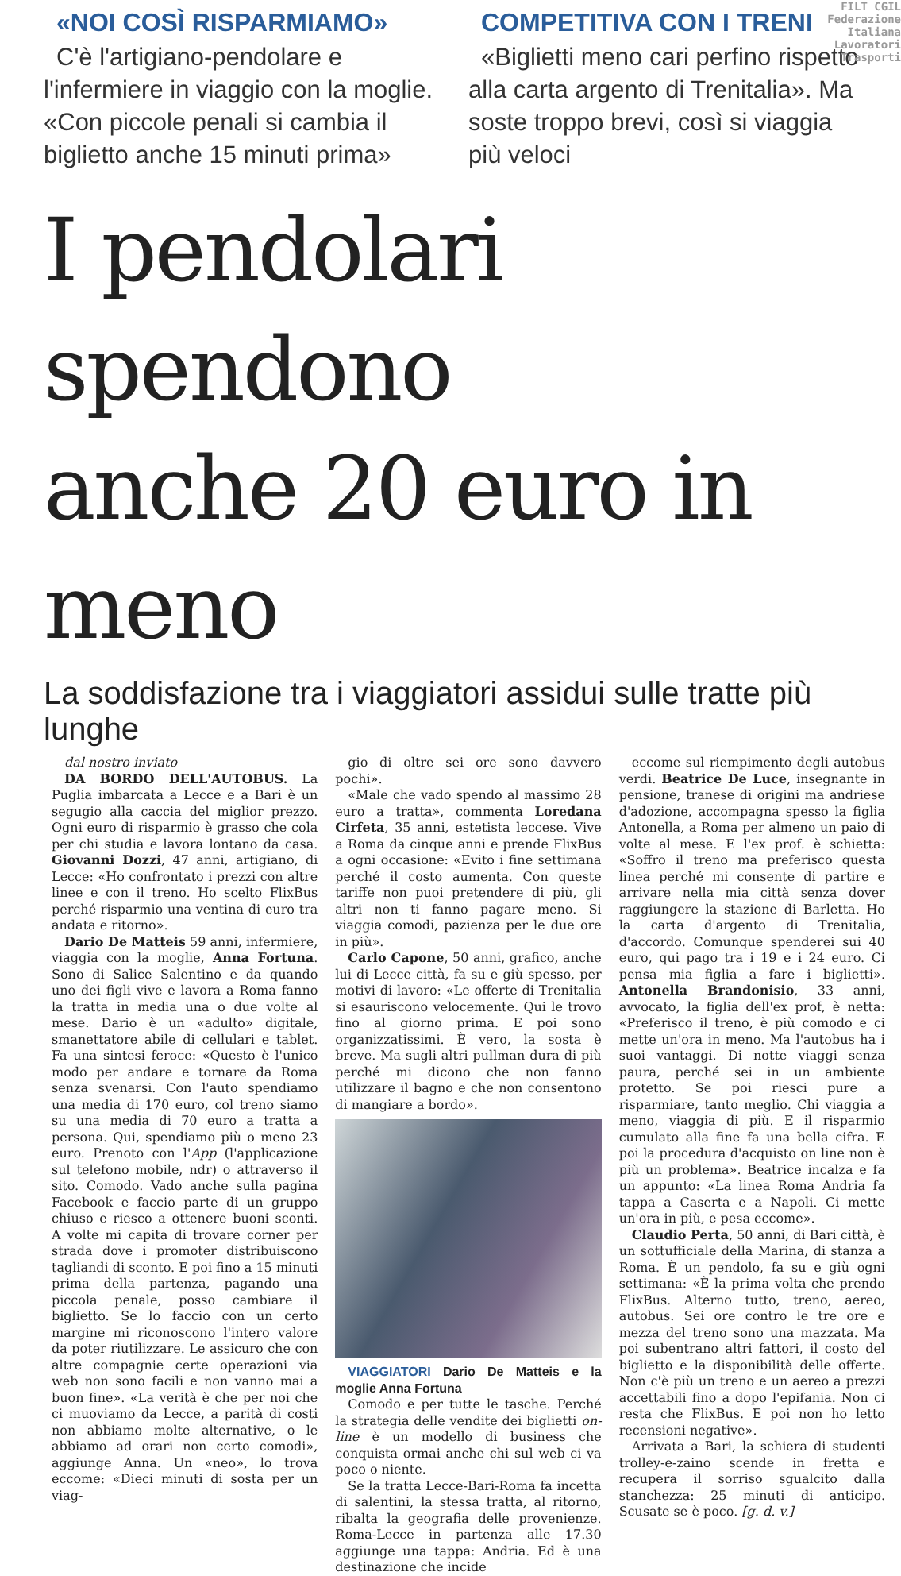FILT CGIL
Federazione
Italiana
Lavoratori
Trasporti
«NOI COSÌ RISPARMIAMO»
C'è l'artigiano-pendolare e l'infermiere in viaggio con la moglie. «Con piccole penali si cambia il biglietto anche 15 minuti prima»
COMPETITIVA CON I TRENI
«Biglietti meno cari perfino rispetto alla carta argento di Trenitalia». Ma soste troppo brevi, così si viaggia più veloci
I pendolari spendono
anche 20 euro in meno
La soddisfazione tra i viaggiatori assidui sulle tratte più lunghe
dal nostro inviato
DA BORDO DELL'AUTOBUS. La Puglia imbarcata a Lecce e a Bari è un segugio alla caccia del miglior prezzo. Ogni euro di risparmio è grasso che cola per chi studia e lavora lontano da casa. Giovanni Dozzi, 47 anni, artigiano, di Lecce: «Ho confrontato i prezzi con altre linee e con il treno. Ho scelto FlixBus perché risparmio una ventina di euro tra andata e ritorno».
Dario De Matteis 59 anni, infermiere, viaggia con la moglie, Anna Fortuna. Sono di Salice Salentino e da quando uno dei figli vive e lavora a Roma fanno la tratta in media una o due volte al mese. Dario è un «adulto» digitale, smanettatore abile di cellulari e tablet. Fa una sintesi feroce: «Questo è l'unico modo per andare e tornare da Roma senza svenarsi. Con l'auto spendiamo una media di 170 euro, col treno siamo su una media di 70 euro a tratta a persona. Qui, spendiamo più o meno 23 euro. Prenoto con l'App (l'applicazione sul telefono mobile, ndr) o attraverso il sito. Comodo. Vado anche sulla pagina Facebook e faccio parte di un gruppo chiuso e riesco a ottenere buoni sconti. A volte mi capita di trovare corner per strada dove i promoter distribuiscono tagliandi di sconto. E poi fino a 15 minuti prima della partenza, pagando una piccola penale, posso cambiare il biglietto. Se lo faccio con un certo margine mi riconoscono l'intero valore da poter riutilizzare. Le assicuro che con altre compagnie certe operazioni via web non sono facili e non vanno mai a buon fine». «La verità è che per noi che ci muoviamo da Lecce, a parità di costi non abbiamo molte alternative, o le abbiamo ad orari non certo comodi», aggiunge Anna. Un «neo», lo trova eccome: «Dieci minuti di sosta per un viag-
gio di oltre sei ore sono davvero pochi».
«Male che vado spendo al massimo 28 euro a tratta», commenta Loredana Cirfeta, 35 anni, estetista leccese. Vive a Roma da cinque anni e prende FlixBus a ogni occasione: «Evito i fine settimana perché il costo aumenta. Con queste tariffe non puoi pretendere di più, gli altri non ti fanno pagare meno. Si viaggia comodi, pazienza per le due ore in più».
Carlo Capone, 50 anni, grafico, anche lui di Lecce città, fa su e giù spesso, per motivi di lavoro: «Le offerte di Trenitalia si esauriscono velocemente. Qui le trovo fino al giorno prima. E poi sono organizzatissimi. È vero, la sosta è breve. Ma sugli altri pullman dura di più perché mi dicono che non fanno utilizzare il bagno e che non consentono di mangiare a bordo».
VIAGGIATORI Dario De Matteis e la moglie Anna Fortuna
Comodo e per tutte le tasche. Perché la strategia delle vendite dei biglietti on-line è un modello di business che conquista ormai anche chi sul web ci va poco o niente.
Se la tratta Lecce-Bari-Roma fa incetta di salentini, la stessa tratta, al ritorno, ribalta la geografia delle provenienze. Roma-Lecce in partenza alle 17.30 aggiunge una tappa: Andria. Ed è una destinazione che incide
eccome sul riempimento degli autobus verdi. Beatrice De Luce, insegnante in pensione, tranese di origini ma andriese d'adozione, accompagna spesso la figlia Antonella, a Roma per almeno un paio di volte al mese. E l'ex prof. è schietta: «Soffro il treno ma preferisco questa linea perché mi consente di partire e arrivare nella mia città senza dover raggiungere la stazione di Barletta. Ho la carta d'argento di Trenitalia, d'accordo. Comunque spenderei sui 40 euro, qui pago tra i 19 e i 24 euro. Ci pensa mia figlia a fare i biglietti». Antonella Brandonisio, 33 anni, avvocato, la figlia dell'ex prof, è netta: «Preferisco il treno, è più comodo e ci mette un'ora in meno. Ma l'autobus ha i suoi vantaggi. Di notte viaggi senza paura, perché sei in un ambiente protetto. Se poi riesci pure a risparmiare, tanto meglio. Chi viaggia a meno, viaggia di più. E il risparmio cumulato alla fine fa una bella cifra. E poi la procedura d'acquisto on line non è più un problema». Beatrice incalza e fa un appunto: «La linea Roma Andria fa tappa a Caserta e a Napoli. Ci mette un'ora in più, e pesa eccome».
Claudio Perta, 50 anni, di Bari città, è un sottufficiale della Marina, di stanza a Roma. È un pendolo, fa su e giù ogni settimana: «È la prima volta che prendo FlixBus. Alterno tutto, treno, aereo, autobus. Sei ore contro le tre ore e mezza del treno sono una mazzata. Ma poi subentrano altri fattori, il costo del biglietto e la disponibilità delle offerte. Non c'è più un treno e un aereo a prezzi accettabili fino a dopo l'epifania. Non ci resta che FlixBus. E poi non ho letto recensioni negative».
Arrivata a Bari, la schiera di studenti trolley-e-zaino scende in fretta e recupera il sorriso sgualcito dalla stanchezza: 25 minuti di anticipo. Scusate se è poco. [g. d. v.]